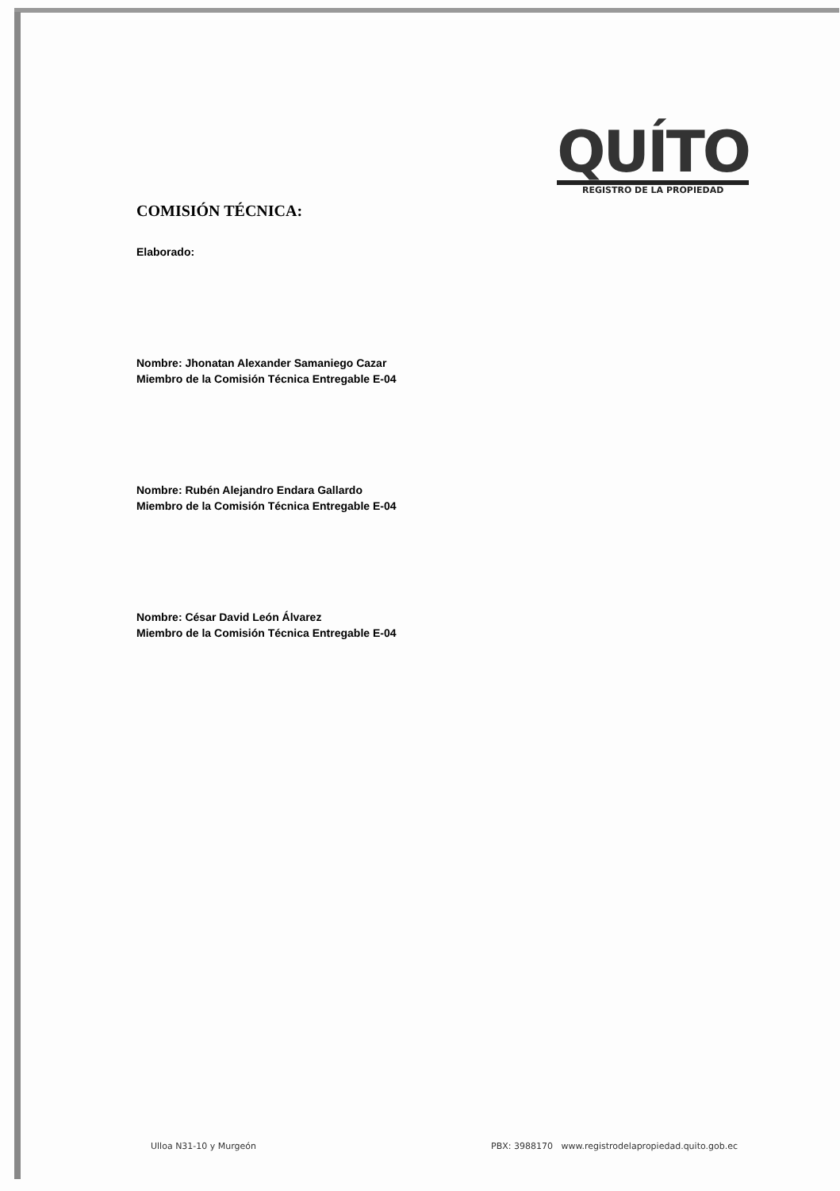QUÍTO
REGISTRO DE LA PROPIEDAD
COMISIÓN TÉCNICA:
Elaborado:
Nombre: Jhonatan Alexander Samaniego Cazar
Miembro de la Comisión Técnica Entregable E-04
Nombre: Rubén Alejandro Endara Gallardo
Miembro de la Comisión Técnica Entregable E-04
Nombre: César David León Álvarez
Miembro de la Comisión Técnica Entregable E-04
Ulloa N31-10 y Murgeón PBX: 3988170 www.registrodelapropiedad.quito.gob.ec